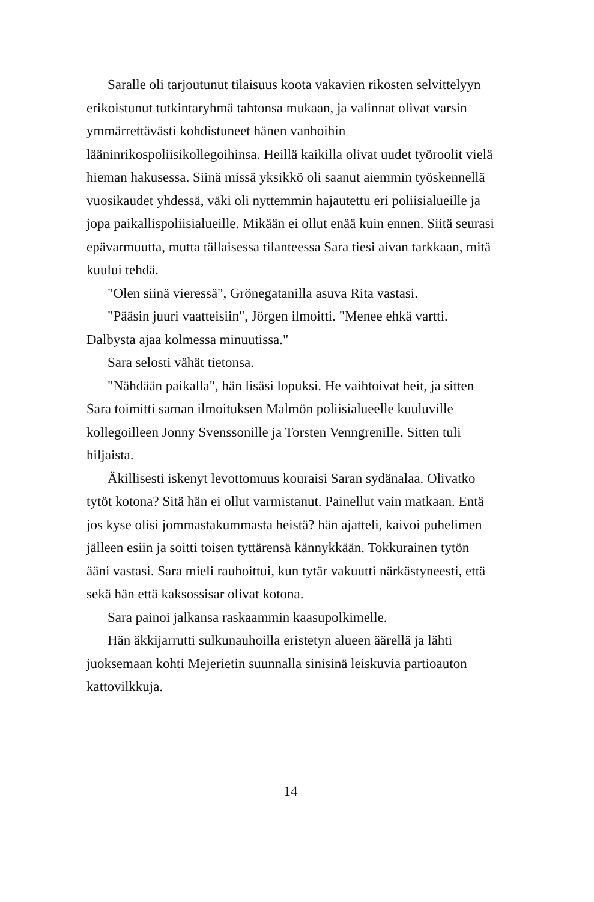Saralle oli tarjoutunut tilaisuus koota vakavien rikosten selvittelyyn erikoistunut tutkintaryhmä tahtonsa mukaan, ja valinnat olivat varsin ymmärrettävästi kohdistuneet hänen vanhoihin lääninrikospoliisikollegoihinsa. Heillä kaikilla olivat uudet työroolit vielä hieman hakusessa. Siinä missä yksikkö oli saanut aiemmin työskennellä vuosikaudet yhdessä, väki oli nyttemmin hajautettu eri poliisialueille ja jopa paikallispoliisialueille. Mikään ei ollut enää kuin ennen. Siitä seurasi epävarmuutta, mutta tällaisessa tilanteessa Sara tiesi aivan tarkkaan, mitä kuului tehdä.
"Olen siinä vieressä", Grönegatanilla asuva Rita vastasi.
"Pääsin juuri vaatteisiin", Jörgen ilmoitti. "Menee ehkä vartti. Dalbysta ajaa kolmessa minuutissa."
Sara selosti vähät tietonsa.
"Nähdään paikalla", hän lisäsi lopuksi. He vaihtoivat heit, ja sitten Sara toimitti saman ilmoituksen Malmön poliisialueelle kuuluville kollegoilleen Jonny Svenssonille ja Torsten Venngrenille. Sitten tuli hiljaista.
Äkillisesti iskenyt levottomuus kouraisi Saran sydänalaa. Olivatko tytöt kotona? Sitä hän ei ollut varmistanut. Painellut vain matkaan. Entä jos kyse olisi jommastakummasta heistä? hän ajatteli, kaivoi puhelimen jälleen esiin ja soitti toisen tyttärensä kännykkään. Tokkurainen tytön ääni vastasi. Sara mieli rauhoittui, kun tytär vakuutti närkästyneesti, että sekä hän että kaksossisar olivat kotona.
Sara painoi jalkansa raskaammin kaasupolkimelle.
Hän äkkijarrutti sulkunauhoilla eristetyn alueen äärellä ja lähti juoksemaan kohti Mejerietin suunnalla sinisinä leiskuvia partioauton kattovilkkuja.
14